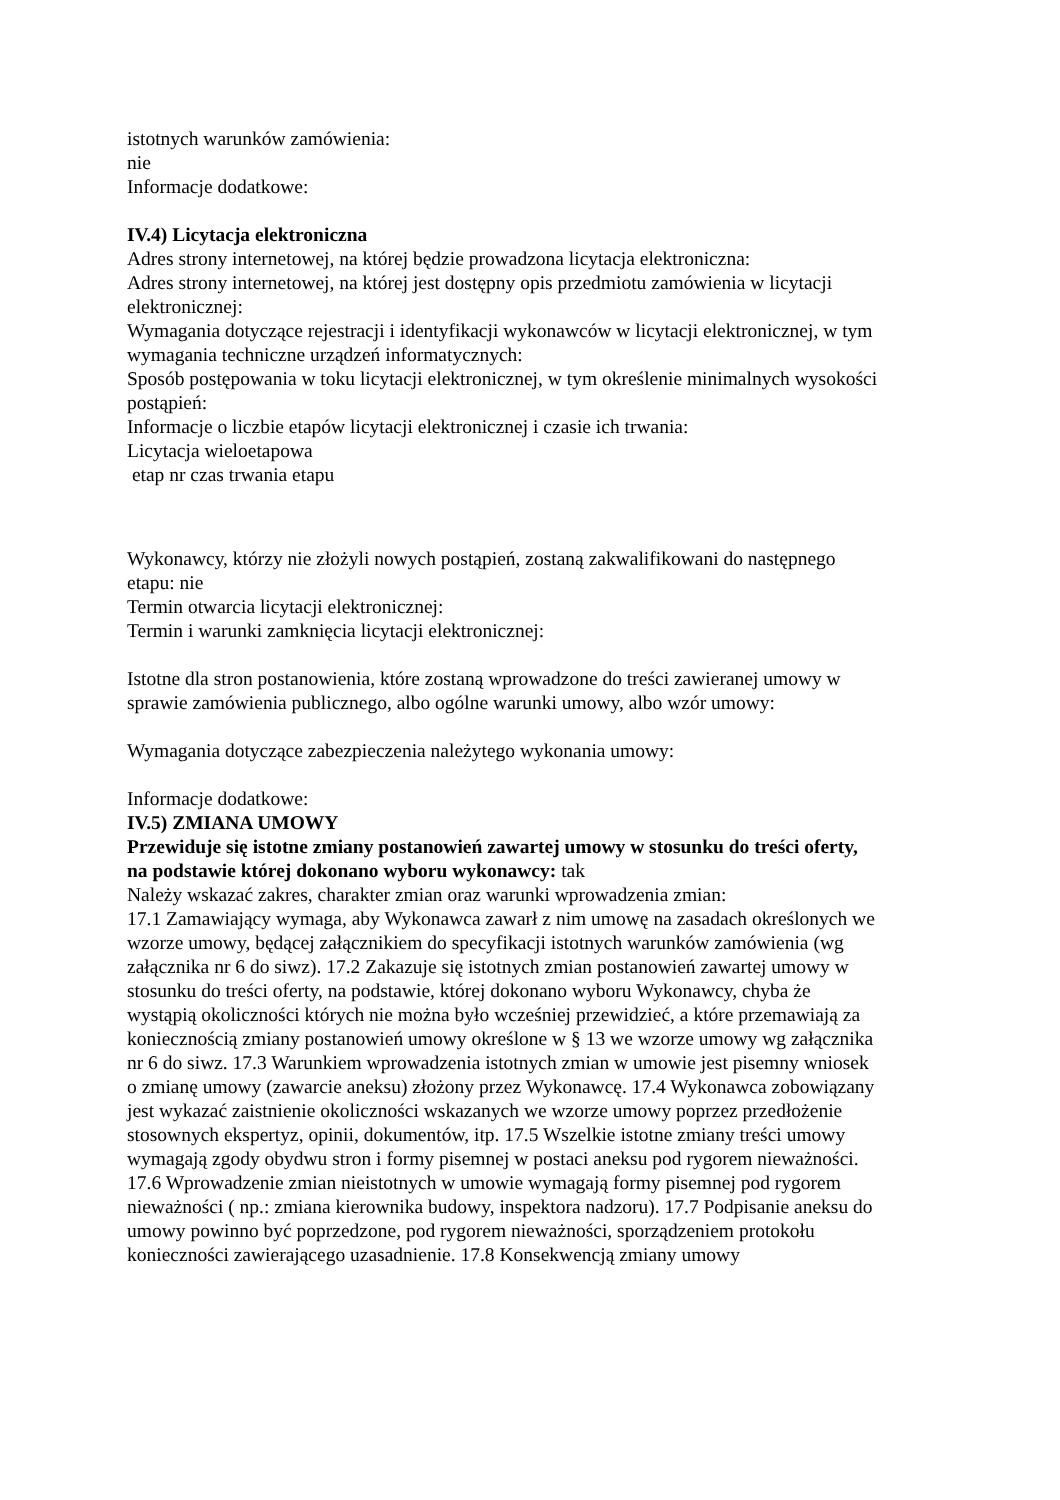istotnych warunków zamówienia:
nie
Informacje dodatkowe:
IV.4) Licytacja elektroniczna
Adres strony internetowej, na której będzie prowadzona licytacja elektroniczna:
Adres strony internetowej, na której jest dostępny opis przedmiotu zamówienia w licytacji elektronicznej:
Wymagania dotyczące rejestracji i identyfikacji wykonawców w licytacji elektronicznej, w tym wymagania techniczne urządzeń informatycznych:
Sposób postępowania w toku licytacji elektronicznej, w tym określenie minimalnych wysokości postąpień:
Informacje o liczbie etapów licytacji elektronicznej i czasie ich trwania:
Licytacja wieloetapowa
etap nr czas trwania etapu
Wykonawcy, którzy nie złożyli nowych postąpień, zostaną zakwalifikowani do następnego etapu: nie
Termin otwarcia licytacji elektronicznej:
Termin i warunki zamknięcia licytacji elektronicznej:
Istotne dla stron postanowienia, które zostaną wprowadzone do treści zawieranej umowy w sprawie zamówienia publicznego, albo ogólne warunki umowy, albo wzór umowy:
Wymagania dotyczące zabezpieczenia należytego wykonania umowy:
Informacje dodatkowe:
IV.5) ZMIANA UMOWY
Przewiduje się istotne zmiany postanowień zawartej umowy w stosunku do treści oferty, na podstawie której dokonano wyboru wykonawcy: tak
Należy wskazać zakres, charakter zmian oraz warunki wprowadzenia zmian:
17.1 Zamawiający wymaga, aby Wykonawca zawarł z nim umowę na zasadach określonych we wzorze umowy, będącej załącznikiem do specyfikacji istotnych warunków zamówienia (wg załącznika nr 6 do siwz). 17.2 Zakazuje się istotnych zmian postanowień zawartej umowy w stosunku do treści oferty, na podstawie, której dokonano wyboru Wykonawcy, chyba że wystąpią okoliczności których nie można było wcześniej przewidzieć, a które przemawiają za koniecznością zmiany postanowień umowy określone w § 13 we wzorze umowy wg załącznika nr 6 do siwz. 17.3 Warunkiem wprowadzenia istotnych zmian w umowie jest pisemny wniosek o zmianę umowy (zawarcie aneksu) złożony przez Wykonawcę. 17.4 Wykonawca zobowiązany jest wykazać zaistnienie okoliczności wskazanych we wzorze umowy poprzez przedłożenie stosownych ekspertyz, opinii, dokumentów, itp. 17.5 Wszelkie istotne zmiany treści umowy wymagają zgody obydwu stron i formy pisemnej w postaci aneksu pod rygorem nieważności. 17.6 Wprowadzenie zmian nieistotnych w umowie wymagają formy pisemnej pod rygorem nieważności ( np.: zmiana kierownika budowy, inspektora nadzoru). 17.7 Podpisanie aneksu do umowy powinno być poprzedzone, pod rygorem nieważności, sporządzeniem protokołu konieczności zawierającego uzasadnienie. 17.8 Konsekwencją zmiany umowy